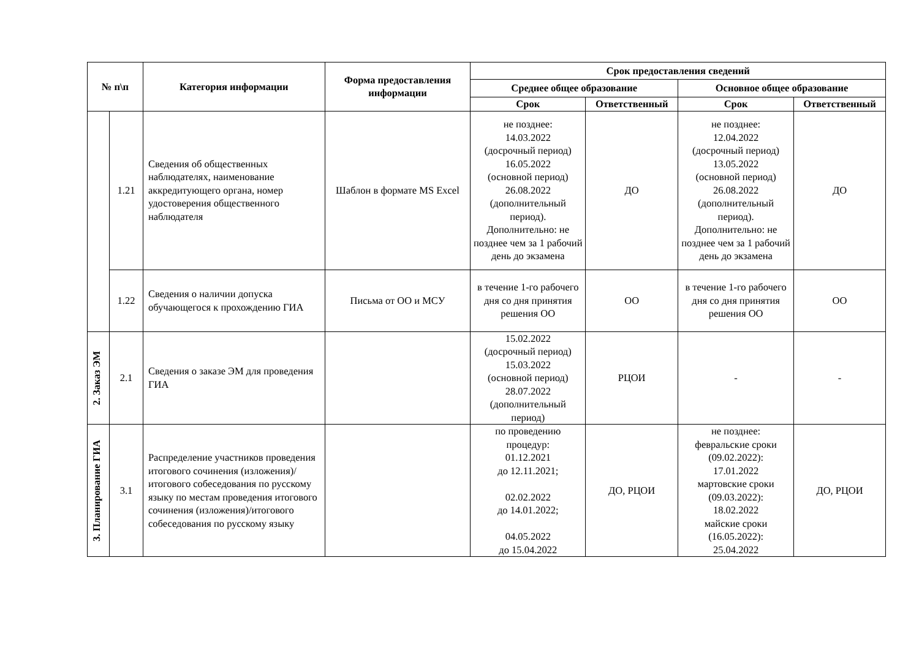| № п\п | | Категория информации | Форма предоставления информации | Срок предоставления сведений | | | |
| --- | --- | --- | --- | --- | --- | --- | --- |
| | | | | Среднее общее образование | | Основное общее образование | |
| | | | | Срок | Ответственный | Срок | Ответственный |
| | 1.21 | Сведения об общественных наблюдателях, наименование аккредитующего органа, номер удостоверения общественного наблюдателя | Шаблон в формате MS Excel | не позднее: 14.03.2022 (досрочный период) 16.05.2022 (основной период) 26.08.2022 (дополнительный период). Дополнительно: не позднее чем за 1 рабочий день до экзамена | ДО | не позднее: 12.04.2022 (досрочный период) 13.05.2022 (основной период) 26.08.2022 (дополнительный период). Дополнительно: не позднее чем за 1 рабочий день до экзамена | ДО |
| | 1.22 | Сведения о наличии допуска обучающегося к прохождению ГИА | Письма от ОО и МСУ | в течение 1-го рабочего дня со дня принятия решения ОО | ОО | в течение 1-го рабочего дня со дня принятия решения ОО | ОО |
| 2. Заказ ЭМ | 2.1 | Сведения о заказе ЭМ для проведения ГИА | | 15.02.2022 (досрочный период) 15.03.2022 (основной период) 28.07.2022 (дополнительный период) | РЦОИ | - | - |
| 3. Планирование ГИА | 3.1 | Распределение участников проведения итогового сочинения (изложения)/итогового собеседования по русскому языку по местам проведения итогового сочинения (изложения)/итогового собеседования по русскому языку | | по проведению процедур: 01.12.2021 до 12.11.2021; 02.02.2022 до 14.01.2022; 04.05.2022 до 15.04.2022 | ДО, РЦОИ | не позднее: февральские сроки (09.02.2022): 17.01.2022 мартовские сроки (09.03.2022): 18.02.2022 майские сроки (16.05.2022): 25.04.2022 | ДО, РЦОИ |